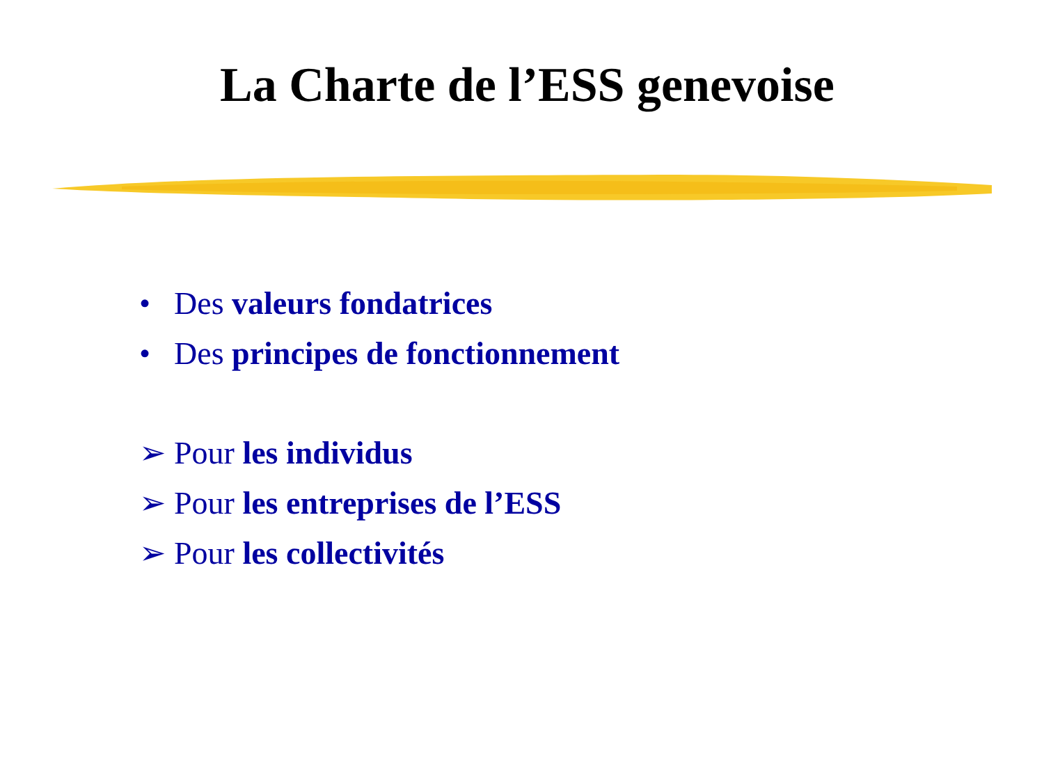La Charte de l’ESS genevoise
• Des valeurs fondatrices
• Des principes de fonctionnement
➢ Pour les individus
➢ Pour les entreprises de l’ESS
➢ Pour les collectivités